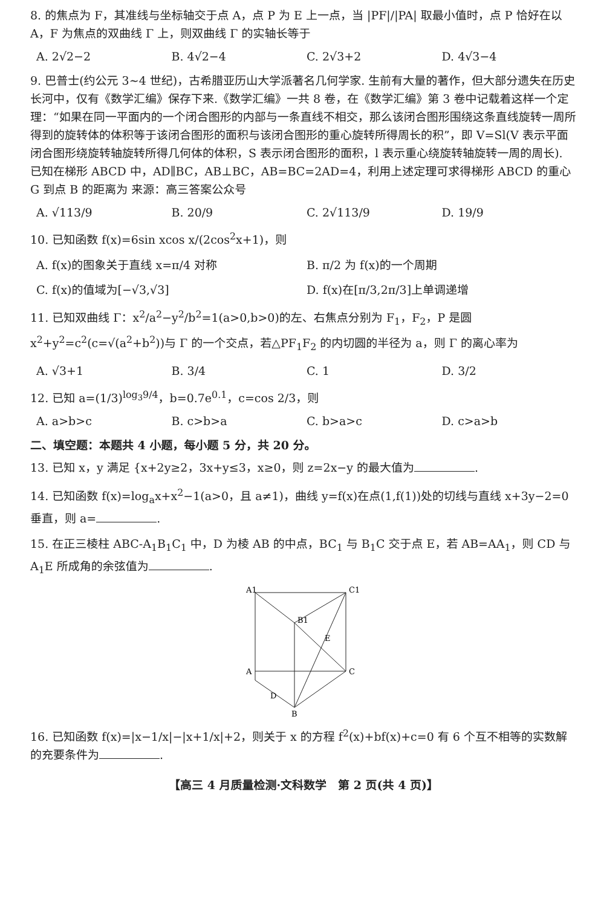8. 的焦点为 F，其准线与坐标轴交于点 A，点 P 为 E 上一点，当 |PF|/|PA| 取最小值时，点 P 恰好在以 A，F 为焦点的双曲线 Γ 上，则双曲线 Γ 的实轴长等于
A. 2√2−2 B. 4√2−4 C. 2√3+2 D. 4√3−4
9. 巴普士(约公元 3~4 世纪)，古希腊亚历山大学派著名几何学家. 生前有大量的著作，但大部分遗失在历史长河中，仅有《数学汇编》保存下来.《数学汇编》一共 8 卷，在《数学汇编》第 3 卷中记载着这样一个定理：“如果在同一平面内的一个闭合图形的内部与一条直线不相交，那么该闭合图形围绕这条直线旋转一周所得到的旋转体的体积等于该闭合图形的面积与该闭合图形的重心旋转所得周长的积”，即 V=Sl(V 表示平面闭合图形绕旋转轴旋转所得几何体的体积，S 表示闭合图形的面积，l 表示重心绕旋转轴旋转一周的周长). 已知在梯形 ABCD 中，AD∥BC，AB⊥BC，AB=BC=2AD=4，利用上述定理可求得梯形 ABCD 的重心 G 到点 B 的距离为 来源：高三答案公众号
A. √113/9 B. 20/9 C. 2√113/9 D. 19/9
10. 已知函数 f(x)=6sin xcos x/(2cos<sup>2</sup>x+1)，则
A. f(x)的图象关于直线 x=π/4 对称 B. π/2 为 f(x)的一个周期
C. f(x)的值域为[−√3,√3] D. f(x)在[π/3,2π/3]上单调递增
11. 已知双曲线 Γ：x<sup>2</sup>/a<sup>2</sup>−y<sup>2</sup>/b<sup>2</sup>=1(a>0,b>0)的左、右焦点分别为 F<sub>1</sub>，F<sub>2</sub>，P 是圆 x<sup>2</sup>+y<sup>2</sup>=c<sup>2</sup>(c=√(a<sup>2</sup>+b<sup>2</sup>))与 Γ 的一个交点，若△PF<sub>1</sub>F<sub>2</sub> 的内切圆的半径为 a，则 Γ 的离心率为
A. √3+1 B. 3/4 C. 1 D. 3/2
12. 已知 a=(1/3)<sup>log<sub>3</sub>9/4</sup>，b=0.7e<sup>0.1</sup>，c=cos 2/3，则
A. a>b>c B. c>b>a C. b>a>c D. c>a>b
二、填空题：本题共 4 小题，每小题 5 分，共 20 分。
13. 已知 x，y 满足 {x+2y≥2，3x+y≤3，x≥0，则 z=2x−y 的最大值为 .
14. 已知函数 f(x)=log<sub>a</sub>x+x<sup>2</sup>−1(a>0，且 a≠1)，曲线 y=f(x)在点(1,f(1))处的切线与直线 x+3y−2=0 垂直，则 a= .
15. 在正三棱柱 ABC-A<sub>1</sub>B<sub>1</sub>C<sub>1</sub> 中，D 为棱 AB 的中点，BC<sub>1</sub> 与 B<sub>1</sub>C 交于点 E，若 AB=AA<sub>1</sub>，则 CD 与 A<sub>1</sub>E 所成角的余弦值为 .
A1
C1
B1
A
C
D
B
E
16. 已知函数 f(x)=|x−1/x|−|x+1/x|+2，则关于 x 的方程 f<sup>2</sup>(x)+bf(x)+c=0 有 6 个互不相等的实数解的充要条件为 .
【高三 4 月质量检测·文科数学　第 2 页(共 4 页)】